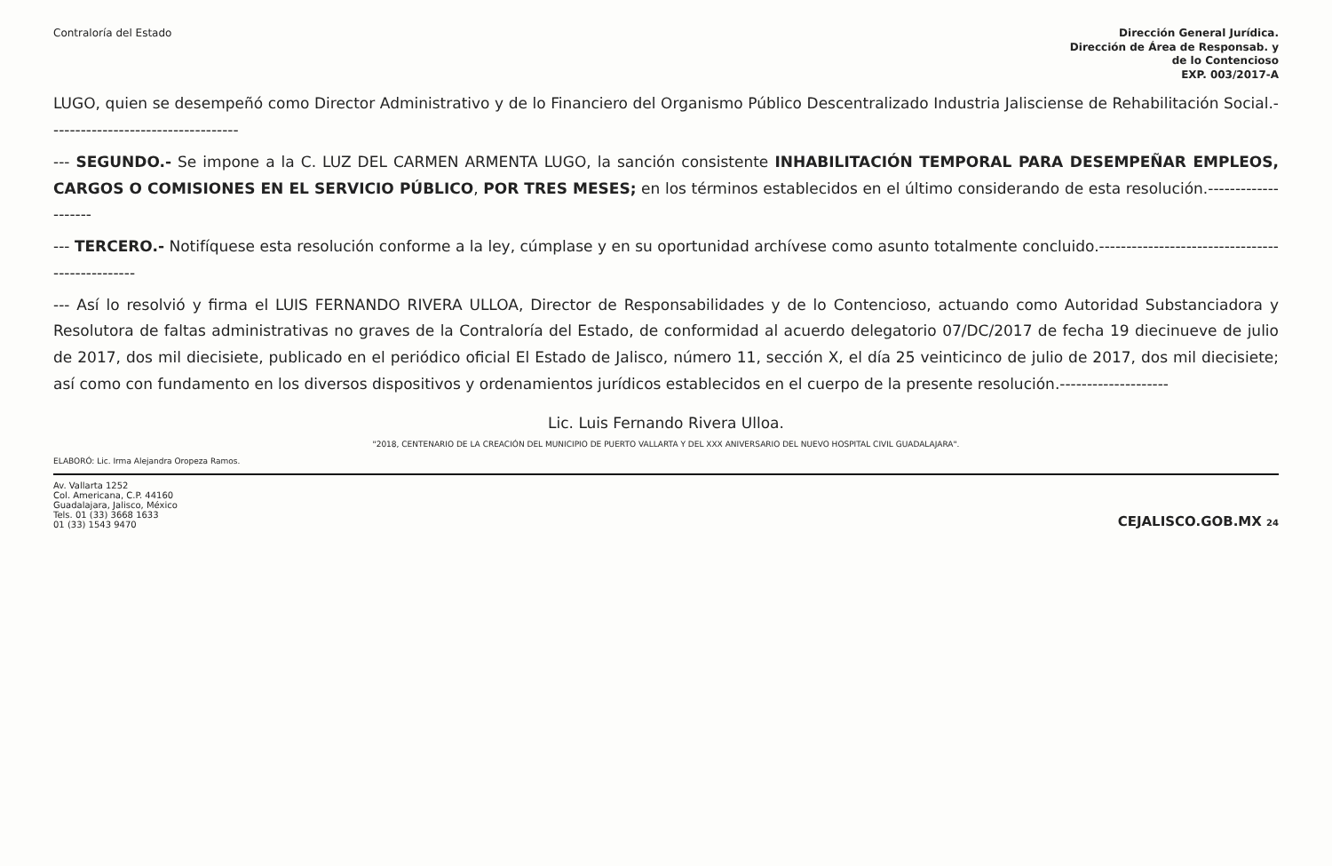Contraloría del Estado
Dirección General Jurídica.
Dirección de Área de Responsab. y
de lo Contencioso
EXP. 003/2017-A
LUGO, quien se desempeñó como Director Administrativo y de lo Financiero del Organismo Público Descentralizado Industria Jalisciense de Rehabilitación Social.-----------------------------------
--- SEGUNDO.- Se impone a la C. LUZ DEL CARMEN ARMENTA LUGO, la sanción consistente INHABILITACIÓN TEMPORAL PARA DESEMPEÑAR EMPLEOS, CARGOS O COMISIONES EN EL SERVICIO PÚBLICO, POR TRES MESES; en los términos establecidos en el último considerando de esta resolución.--------------------
--- TERCERO.- Notifíquese esta resolución conforme a la ley, cúmplase y en su oportunidad archívese como asunto totalmente concluido.------------------------------------------------
--- Así lo resolvió y firma el LUIS FERNANDO RIVERA ULLOA, Director de Responsabilidades y de lo Contencioso, actuando como Autoridad Substanciadora y Resolutora de faltas administrativas no graves de la Contraloría del Estado, de conformidad al acuerdo delegatorio 07/DC/2017 de fecha 19 diecinueve de julio de 2017, dos mil diecisiete, publicado en el periódico oficial El Estado de Jalisco, número 11, sección X, el día 25 veinticinco de julio de 2017, dos mil diecisiete; así como con fundamento en los diversos dispositivos y ordenamientos jurídicos establecidos en el cuerpo de la presente resolución.--------------------
Lic. Luis Fernando Rivera Ulloa.
"2018, CENTENARIO DE LA CREACIÓN DEL MUNICIPIO DE PUERTO VALLARTA Y DEL XXX ANIVERSARIO DEL NUEVO HOSPITAL CIVIL GUADALAJARA".
ELABORÓ: Lic. Irma Alejandra Oropeza Ramos.
Av. Vallarta 1252
Col. Americana, C.P. 44160
Guadalajara, Jalisco, México
Tels. 01 (33) 3668 1633
01 (33) 1543 9470
CEJALISCO.GOB.MX 24